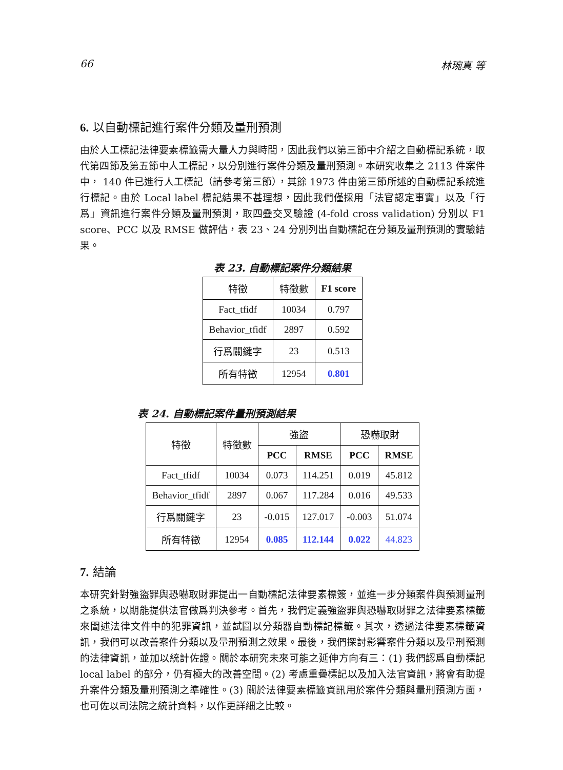66 林琬真 等
6. 以自動標記進行案件分類及量刑預測
由於人工標記法律要素標籤需大量人力與時間，因此我們以第三節中介紹之自動標記系統，取代第四節及第五節中人工標記，以分別進行案件分類及量刑預測。本研究收集之 2113 件案件中， 140 件已進行人工標記（請參考第三節），其餘 1973 件由第三節所述的自動標記系統進行標記。由於 Local label 標記結果不甚理想，因此我們僅採用「法官認定事實」以及「行爲」資訊進行案件分類及量刑預測，取四疊交叉驗證 (4-fold cross validation) 分別以 F1 score、PCC 以及 RMSE 做評估，表 23、24 分別列出自動標記在分類及量刑預測的實驗結果。
表 23. 自動標記案件分類結果
| 特徵 | 特徵數 | F1 score |
| --- | --- | --- |
| Fact_tfidf | 10034 | 0.797 |
| Behavior_tfidf | 2897 | 0.592 |
| 行爲關鍵字 | 23 | 0.513 |
| 所有特徵 | 12954 | 0.801 |
表 24. 自動標記案件量刑預測結果
| 特徵 | 特徵數 | 強盜 | | 恐嚇取財 | |
| --- | --- | --- | --- | --- | --- |
| | | PCC | RMSE | PCC | RMSE |
| Fact_tfidf | 10034 | 0.073 | 114.251 | 0.019 | 45.812 |
| Behavior_tfidf | 2897 | 0.067 | 117.284 | 0.016 | 49.533 |
| 行爲關鍵字 | 23 | -0.015 | 127.017 | -0.003 | 51.074 |
| 所有特徵 | 12954 | 0.085 | 112.144 | 0.022 | 44.823 |
7. 結論
本研究針對強盜罪與恐嚇取財罪提出一自動標記法律要素標簽，並進一步分類案件與預測量刑之系統，以期能提供法官做爲判決參考。首先，我們定義強盜罪與恐嚇取財罪之法律要素標籤來闡述法律文件中的犯罪資訊，並試圖以分類器自動標記標籤。其次，透過法律要素標籤資訊，我們可以改善案件分類以及量刑預測之效果。最後，我們探討影響案件分類以及量刑預測的法律資訊，並加以統計佐證。關於本研究未來可能之延伸方向有三：(1) 我們認爲自動標記 local label 的部分，仍有極大的改善空間。(2) 考慮重疊標記以及加入法官資訊，將會有助提升案件分類及量刑預測之準確性。(3) 關於法律要素標籤資訊用於案件分類與量刑預測方面，也可佐以司法院之統計資料，以作更詳細之比較。